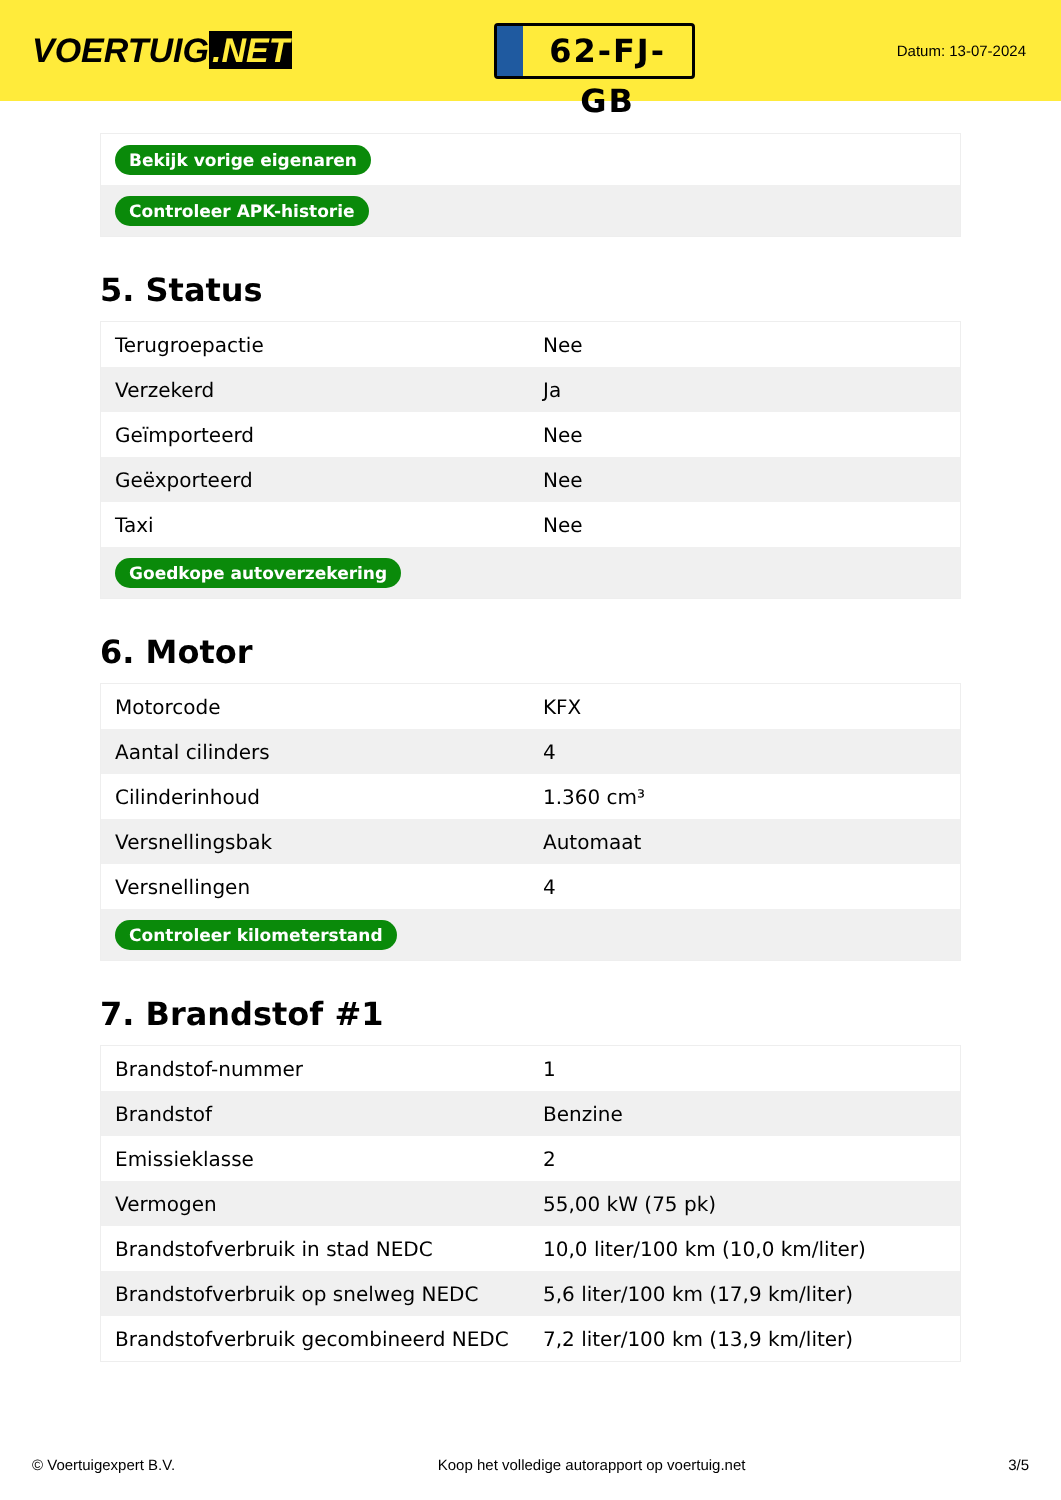VOERTUIG.NET
62-FJ-GB
Datum: 13-07-2024
| Bekijk vorige eigenaren |
| Controleer APK-historie |
5. Status
| Terugroepactie | Nee |
| Verzekerd | Ja |
| Geïmporteerd | Nee |
| Geëxporteerd | Nee |
| Taxi | Nee |
| Goedkope autoverzekering | |
6. Motor
| Motorcode | KFX |
| Aantal cilinders | 4 |
| Cilinderinhoud | 1.360 cm³ |
| Versnellingsbak | Automaat |
| Versnellingen | 4 |
| Controleer kilometerstand | |
7. Brandstof #1
| Brandstof-nummer | 1 |
| Brandstof | Benzine |
| Emissieklasse | 2 |
| Vermogen | 55,00 kW (75 pk) |
| Brandstofverbruik in stad NEDC | 10,0 liter/100 km (10,0 km/liter) |
| Brandstofverbruik op snelweg NEDC | 5,6 liter/100 km (17,9 km/liter) |
| Brandstofverbruik gecombineerd NEDC | 7,2 liter/100 km (13,9 km/liter) |
© Voertuigexpert B.V. Koop het volledige autorapport op voertuig.net 3/5